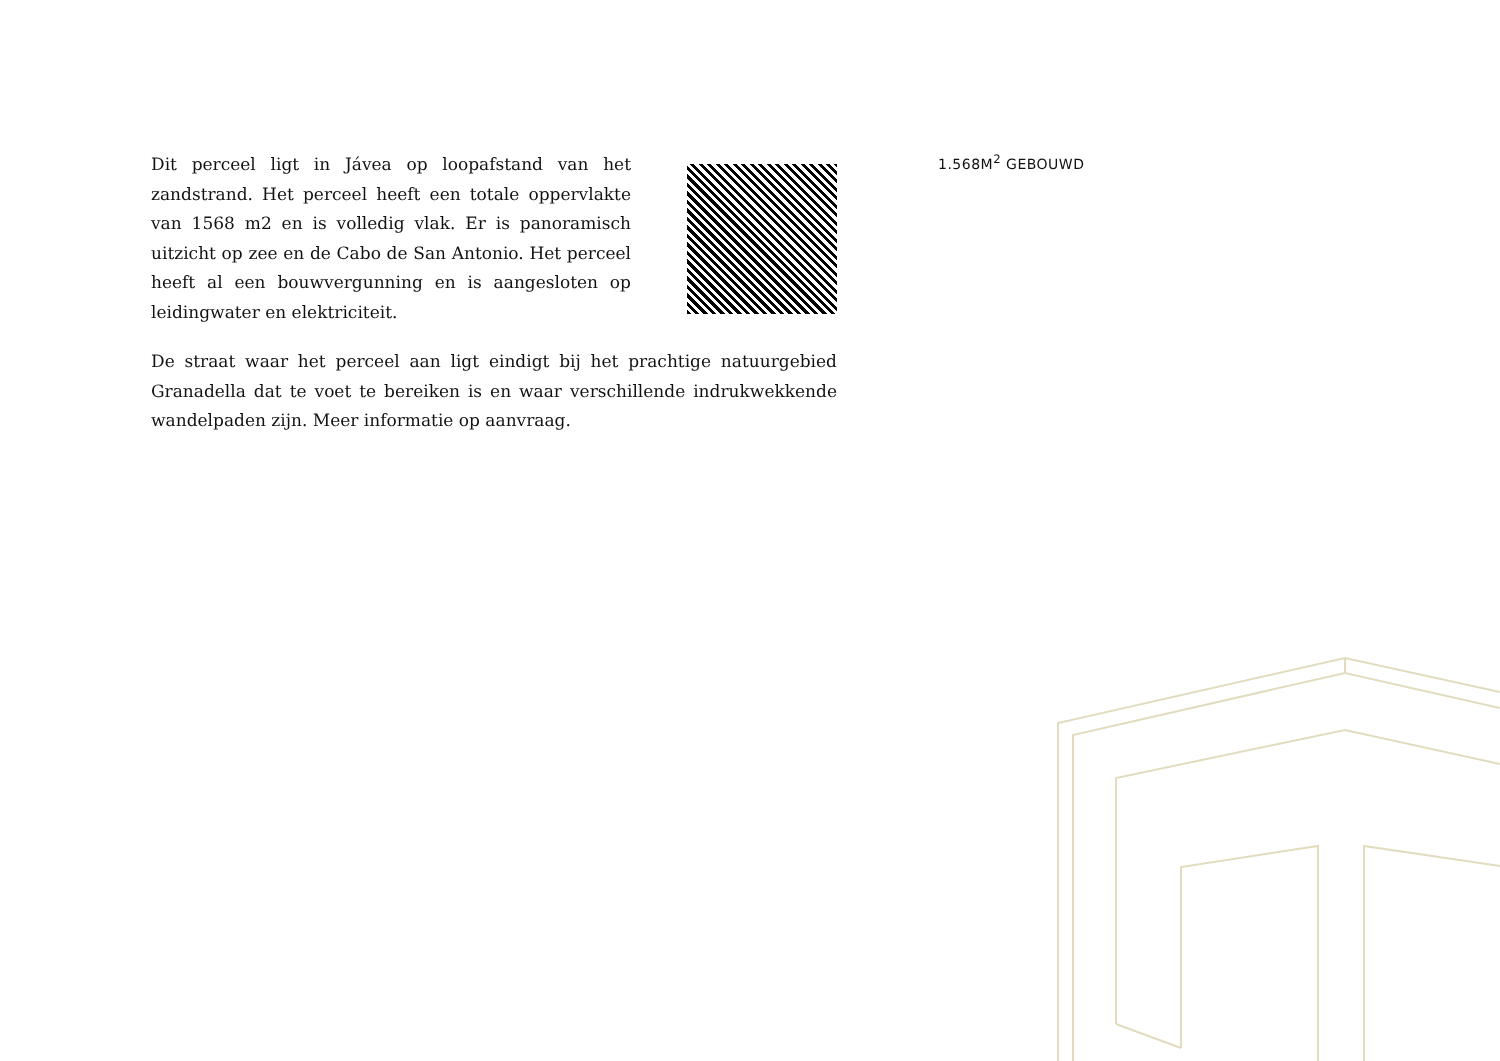Dit perceel ligt in Jávea op loopafstand van het zandstrand. Het perceel heeft een totale oppervlakte van 1568 m2 en is volledig vlak. Er is panoramisch uitzicht op zee en de Cabo de San Antonio. Het perceel heeft al een bouwvergunning en is aangesloten op leidingwater en elektriciteit.
De straat waar het perceel aan ligt eindigt bij het prachtige natuurgebied Granadella dat te voet te bereiken is en waar verschillende indrukwekkende wandelpaden zijn. Meer informatie op aanvraag.
1.568M<sup>2</sup> GEBOUWD